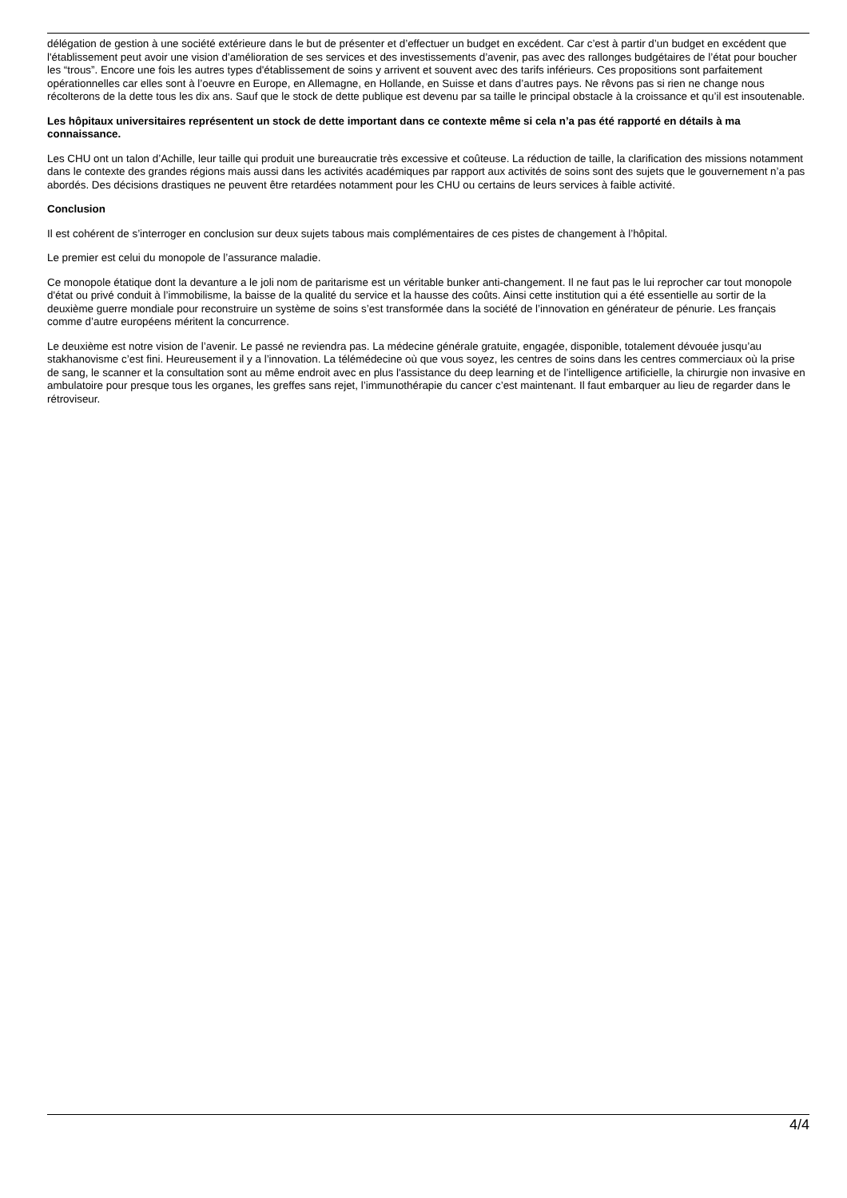délégation de gestion à une société extérieure dans le but de présenter et d’effectuer un budget en excédent. Car c’est à partir d’un budget en excédent que l'établissement peut avoir une vision d’amélioration de ses services et des investissements d’avenir, pas avec des rallonges budgétaires de l’état pour boucher les “trous”. Encore une fois les autres types d'établissement de soins y arrivent et souvent avec des tarifs inférieurs. Ces propositions sont parfaitement opérationnelles car elles sont à l’oeuvre en Europe, en Allemagne, en Hollande, en Suisse et dans d’autres pays. Ne rêvons pas si rien ne change nous récolterons de la dette tous les dix ans. Sauf que le stock de dette publique est devenu par sa taille le principal obstacle à la croissance et qu’il est insoutenable.
Les hôpitaux universitaires représentent un stock de dette important dans ce contexte même si cela n’a pas été rapporté en détails à ma connaissance.
Les CHU ont un talon d’Achille, leur taille qui produit une bureaucratie très excessive et coûteuse. La réduction de taille, la clarification des missions notamment dans le contexte des grandes régions mais aussi dans les activités académiques par rapport aux activités de soins sont des sujets que le gouvernement n’a pas abordés. Des décisions drastiques ne peuvent être retardées notamment pour les CHU ou certains de leurs services à faible activité.
Conclusion
Il est cohérent de s’interroger en conclusion sur deux sujets tabous mais complémentaires de ces pistes de changement à l’hôpital.
Le premier est celui du monopole de l’assurance maladie.
Ce monopole étatique dont la devanture a le joli nom de paritarisme est un véritable bunker anti-changement. Il ne faut pas le lui reprocher car tout monopole d'état ou privé conduit à l’immobilisme, la baisse de la qualité du service et la hausse des coûts. Ainsi cette institution qui a été essentielle au sortir de la deuxième guerre mondiale pour reconstruire un système de soins s’est transformée dans la société de l’innovation en générateur de pénurie. Les français comme d’autre européens méritent la concurrence.
Le deuxième est notre vision de l’avenir. Le passé ne reviendra pas. La médecine générale gratuite, engagée, disponible, totalement dévouée jusqu’au stakhanovisme c’est fini. Heureusement il y a l’innovation. La télémédecine où que vous soyez, les centres de soins dans les centres commerciaux où la prise de sang, le scanner et la consultation sont au même endroit avec en plus l'assistance du deep learning et de l’intelligence artificielle, la chirurgie non invasive en ambulatoire pour presque tous les organes, les greffes sans rejet, l’immunothérapie du cancer c’est maintenant. Il faut embarquer au lieu de regarder dans le rétroviseur.
4/4